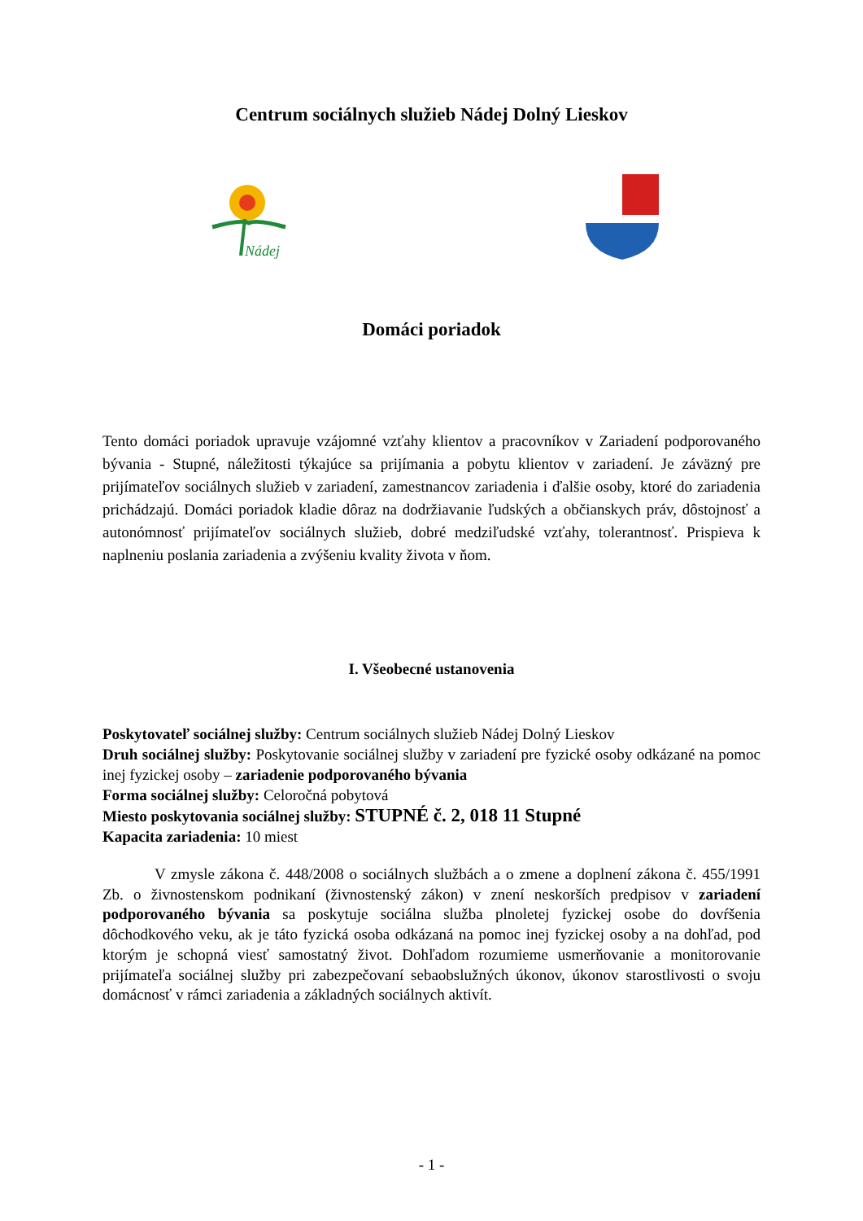Centrum sociálnych služieb Nádej Dolný Lieskov
Nádej
Domáci poriadok
Tento domáci poriadok upravuje vzájomné vzťahy klientov a pracovníkov v Zariadení podporovaného bývania - Stupné, náležitosti týkajúce sa prijímania a pobytu klientov v zariadení. Je záväzný pre prijímateľov sociálnych služieb v zariadení, zamestnancov zariadenia i ďalšie osoby, ktoré do zariadenia prichádzajú. Domáci poriadok kladie dôraz na dodržiavanie ľudských a občianskych práv, dôstojnosť a autonómnosť prijímateľov sociálnych služieb, dobré medziľudské vzťahy, tolerantnosť. Prispieva k naplneniu poslania zariadenia a zvýšeniu kvality života v ňom.
I. Všeobecné ustanovenia
Poskytovateľ sociálnej služby: Centrum sociálnych služieb Nádej Dolný Lieskov
Druh sociálnej služby: Poskytovanie sociálnej služby v zariadení pre fyzické osoby odkázané na pomoc inej fyzickej osoby – zariadenie podporovaného bývania
Forma sociálnej služby: Celoročná pobytová
Miesto poskytovania sociálnej služby: STUPNÉ č. 2, 018 11 Stupné
Kapacita zariadenia: 10 miest
V zmysle zákona č. 448/2008 o sociálnych službách a o zmene a doplnení zákona č. 455/1991 Zb. o živnostenskom podnikaní (živnostenský zákon) v znení neskorších predpisov v zariadení podporovaného bývania sa poskytuje sociálna služba plnoletej fyzickej osobe do dovŕšenia dôchodkového veku, ak je táto fyzická osoba odkázaná na pomoc inej fyzickej osoby a na dohľad, pod ktorým je schopná viesť samostatný život. Dohľadom rozumieme usmerňovanie a monitorovanie prijímateľa sociálnej služby pri zabezpečovaní sebaobslužných úkonov, úkonov starostlivosti o svoju domácnosť v rámci zariadenia a základných sociálnych aktivít.
- 1 -